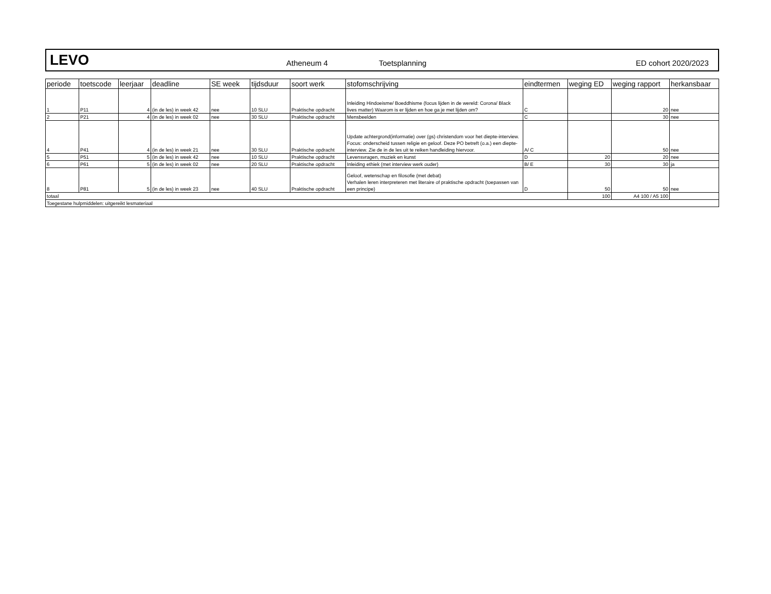LEVO Atheneum 4 Toetsplanning ED cohort 2020/2023
| periode | toetscode | leerjaar | deadline | SE week | tijdsduur | soort werk | stofomschrijving | eindtermen | weging ED | weging rapport | herkansbaar |
| --- | --- | --- | --- | --- | --- | --- | --- | --- | --- | --- | --- |
| 1 | P11 | 4 | (in de les) in week 42 | nee | 10 SLU | Praktische opdracht | Inleiding Hindoeisme/ Boeddhisme (focus lijden in de wereld: Corona/ Black lives matter) Waarom is er lijden en hoe ga je met lijden om? | C | | 20 | nee |
| 2 | P21 | 4 | (in de les) in week 02 | nee | 30 SLU | Praktische opdracht | Mensbeelden | C | | 30 | nee |
| 4 | P41 | 4 | (in de les) in week 21 | nee | 30 SLU | Praktische opdracht | Update achtergrond(informatie) over (gs) christendom voor het diepte-interview. Focus: onderscheid tussen religie en geloof. Deze PO betreft (o.a.) een diepte-interview. Zie de in de les uit te reiken handleiding hiervoor. | A/ C | | 50 | nee |
| 5 | P51 | 5 | (in de les) in week 42 | nee | 10 SLU | Praktische opdracht | Levensvragen, muziek en kunst | D | 20 | 20 | nee |
| 6 | P61 | 5 | (in de les) in week 02 | nee | 20 SLU | Praktische opdracht | Inleiding ethiek (met interview werk ouder) | B/ E | 30 | 30 | ja |
| 8 | P81 | 5 | (in de les) in week 23 | nee | 40 SLU | Praktische opdracht | Geloof, wetenschap en filosofie (met debat) Verhalen leren interpreteren met literaire of praktische opdracht (toepassen van een principe) | D | 50 | 50 | nee |
| totaal | | | | | | | | | 100 | A4 100 / A5 100 | |
| Toegestane hulpmiddelen: uitgereikt lesmateriaal | | | | | | | | | | | |